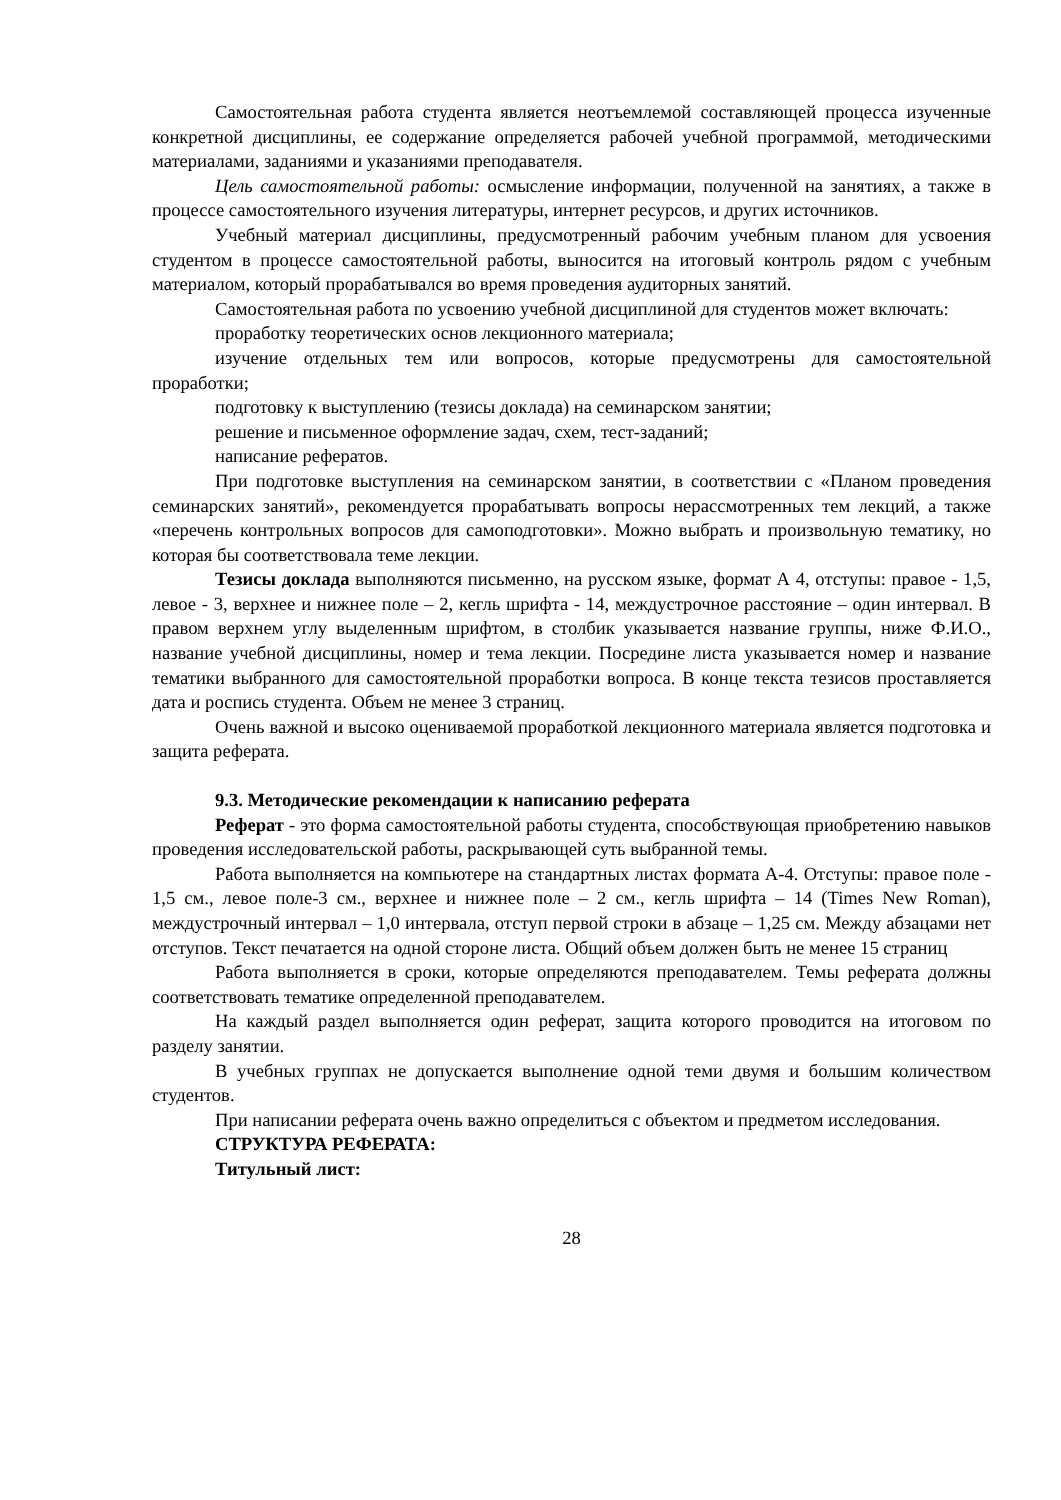Самостоятельная работа студента является неотъемлемой составляющей процесса изученные конкретной дисциплины, ее содержание определяется рабочей учебной программой, методическими материалами, заданиями и указаниями преподавателя.
Цель самостоятельной работы: осмысление информации, полученной на занятиях, а также в процессе самостоятельного изучения литературы, интернет ресурсов, и других источников.
Учебный материал дисциплины, предусмотренный рабочим учебным планом для усвоения студентом в процессе самостоятельной работы, выносится на итоговый контроль рядом с учебным материалом, который прорабатывался во время проведения аудиторных занятий.
Самостоятельная работа по усвоению учебной дисциплиной для студентов может включать:
проработку теоретических основ лекционного материала;
изучение отдельных тем или вопросов, которые предусмотрены для самостоятельной проработки;
подготовку к выступлению (тезисы доклада) на семинарском занятии;
решение и письменное оформление задач, схем, тест-заданий;
написание рефератов.
При подготовке выступления на семинарском занятии, в соответствии с «Планом проведения семинарских занятий», рекомендуется прорабатывать вопросы нерассмотренных тем лекций, а также «перечень контрольных вопросов для самоподготовки». Можно выбрать и произвольную тематику, но которая бы соответствовала теме лекции.
Тезисы доклада выполняются письменно, на русском языке, формат А 4, отступы: правое - 1,5, левое - 3, верхнее и нижнее поле – 2, кегль шрифта - 14, междустрочное расстояние – один интервал. В правом верхнем углу выделенным шрифтом, в столбик указывается название группы, ниже Ф.И.О., название учебной дисциплины, номер и тема лекции. Посредине листа указывается номер и название тематики выбранного для самостоятельной проработки вопроса. В конце текста тезисов проставляется дата и роспись студента. Объем не менее 3 страниц.
Очень важной и высоко оцениваемой проработкой лекционного материала является подготовка и защита реферата.
9.3. Методические рекомендации к написанию реферата
Реферат - это форма самостоятельной работы студента, способствующая приобретению навыков проведения исследовательской работы, раскрывающей суть выбранной темы.
Работа выполняется на компьютере на стандартных листах формата А-4. Отступы: правое поле - 1,5 см., левое поле-3 см., верхнее и нижнее поле – 2 см., кегль шрифта – 14 (Times New Roman), междустрочный интервал – 1,0 интервала, отступ первой строки в абзаце – 1,25 см. Между абзацами нет отступов. Текст печатается на одной стороне листа. Общий объем должен быть не менее 15 страниц
Работа выполняется в сроки, которые определяются преподавателем. Темы реферата должны соответствовать тематике определенной преподавателем.
На каждый раздел выполняется один реферат, защита которого проводится на итоговом по разделу занятии.
В учебных группах не допускается выполнение одной теми двумя и большим количеством студентов.
При написании реферата очень важно определиться с объектом и предметом исследования.
СТРУКТУРА РЕФЕРАТА:
Титульный лист:
28